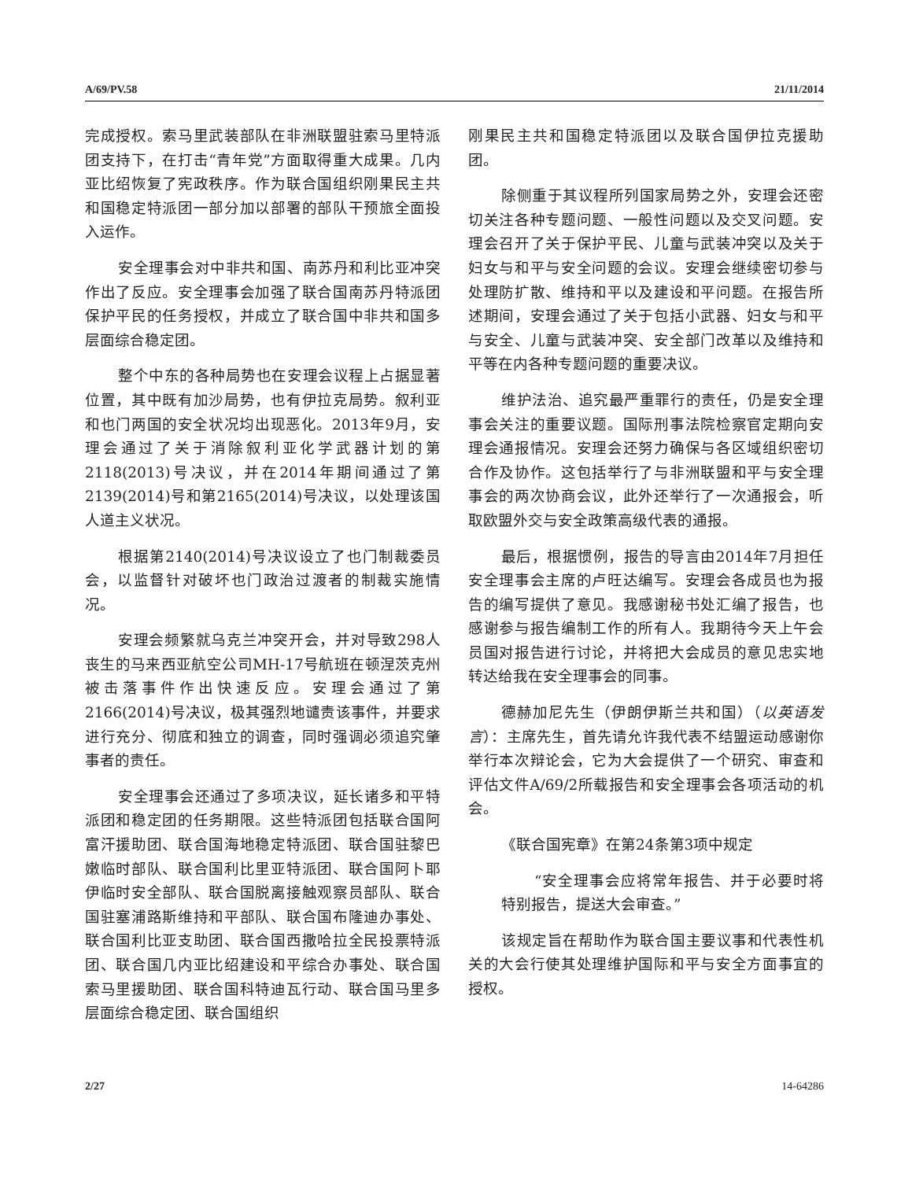A/69/PV.58 21/11/2014
完成授权。索马里武装部队在非洲联盟驻索马里特派团支持下，在打击“青年党”方面取得重大成果。几内亚比绍恢复了宪政秩序。作为联合国组织刚果民主共和国稳定特派团一部分加以部署的部队干预旅全面投入运作。
安全理事会对中非共和国、南苏丹和利比亚冲突作出了反应。安全理事会加强了联合国南苏丹特派团保护平民的任务授权，并成立了联合国中非共和国多层面综合稳定团。
整个中东的各种局势也在安理会议程上占据显著位置，其中既有加沙局势，也有伊拉克局势。叙利亚和也门两国的安全状况均出现恶化。2013年9月，安理会通过了关于消除叙利亚化学武器计划的第2118(2013)号决议，并在2014年期间通过了第2139(2014)号和第2165(2014)号决议，以处理该国人道主义状况。
根据第2140(2014)号决议设立了也门制裁委员会，以监督针对破坏也门政治过渡者的制裁实施情况。
安理会频繁就乌克兰冲突开会，并对导致298人丧生的马来西亚航空公司MH-17号航班在顿涅茨克州被击落事件作出快速反应。安理会通过了第2166(2014)号决议，极其强烈地谴责该事件，并要求进行充分、彻底和独立的调查，同时强调必须追究肇事者的责任。
安全理事会还通过了多项决议，延长诸多和平特派团和稳定团的任务期限。这些特派团包括联合国阿富汗援助团、联合国海地稳定特派团、联合国驻黎巴嫩临时部队、联合国利比里亚特派团、联合国阿卜耶伊临时安全部队、联合国脱离接触观察员部队、联合国驻塞浦路斯维持和平部队、联合国布隆迪办事处、联合国利比亚支助团、联合国西撒哈拉全民投票特派团、联合国几内亚比绍建设和平综合办事处、联合国索马里援助团、联合国科特迪瓦行动、联合国马里多层面综合稳定团、联合国组织
刚果民主共和国稳定特派团以及联合国伊拉克援助团。
除侧重于其议程所列国家局势之外，安理会还密切关注各种专题问题、一般性问题以及交叉问题。安理会召开了关于保护平民、儿童与武装冲突以及关于妇女与和平与安全问题的会议。安理会继续密切参与处理防扩散、维持和平以及建设和平问题。在报告所述期间，安理会通过了关于包括小武器、妇女与和平与安全、儿童与武装冲突、安全部门改革以及维持和平等在内各种专题问题的重要决议。
维护法治、追究最严重罪行的责任，仍是安全理事会关注的重要议题。国际刑事法院检察官定期向安理会通报情况。安理会还努力确保与各区域组织密切合作及协作。这包括举行了与非洲联盟和平与安全理事会的两次协商会议，此外还举行了一次通报会，听取欧盟外交与安全政策高级代表的通报。
最后，根据惯例，报告的导言由2014年7月担任安全理事会主席的卢旺达编写。安理会各成员也为报告的编写提供了意见。我感谢秘书处汇编了报告，也感谢参与报告编制工作的所有人。我期待今天上午会员国对报告进行讨论，并将把大会成员的意见忠实地转达给我在安全理事会的同事。
德赫加尼先生（伊朗伊斯兰共和国）（以英语发言）：主席先生，首先请允许我代表不结盟运动感谢你举行本次辩论会，它为大会提供了一个研究、审查和评估文件A/69/2所载报告和安全理事会各项活动的机会。
《联合国宪章》在第24条第3项中规定
“安全理事会应将常年报告、并于必要时将特别报告，提送大会审查。”
该规定旨在帮助作为联合国主要议事和代表性机关的大会行使其处理维护国际和平与安全方面事宜的授权。
2/27 14-64286